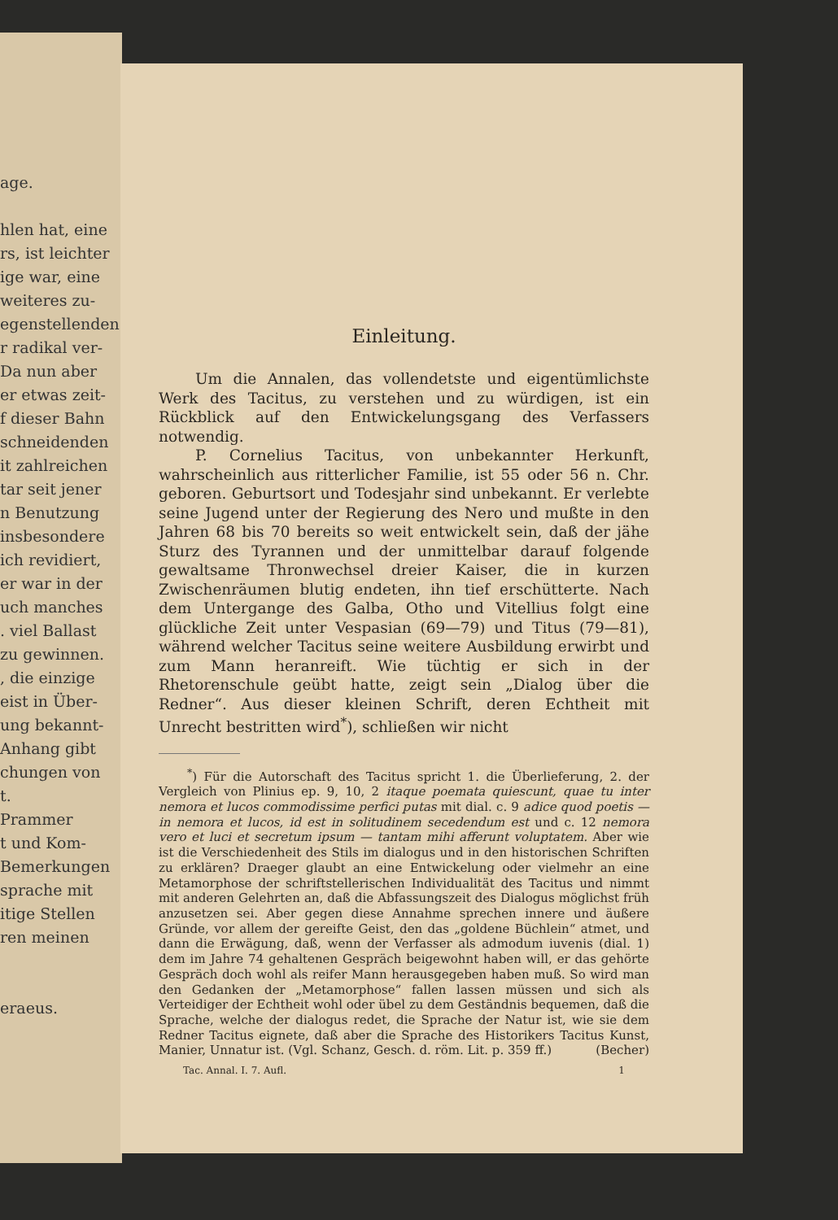age.
hlen hat, eine
rs, ist leichter
ige war, eine
weiteres zu-
egenstellenden
r radikal ver-
Da nun aber
er etwas zeit-
f dieser Bahn
schneidenden
it zahlreichen
tar seit jener
n Benutzung
insbesondere
ich revidiert,
er war in der
uch manches
. viel Ballast
zu gewinnen.
, die einzige
eist in Über-
ung bekannt-
Anhang gibt
chungen von
t.
Prammer
t und Kom-
Bemerkungen
sprache mit
itige Stellen
ren meinen
eraeus.
Einleitung.
Um die Annalen, das vollendetste und eigentümlichste Werk des Tacitus, zu verstehen und zu würdigen, ist ein Rückblick auf den Entwickelungsgang des Verfassers notwendig.
P. Cornelius Tacitus, von unbekannter Herkunft, wahrscheinlich aus ritterlicher Familie, ist 55 oder 56 n. Chr. geboren. Geburtsort und Todesjahr sind unbekannt. Er verlebte seine Jugend unter der Regierung des Nero und mußte in den Jahren 68 bis 70 bereits so weit entwickelt sein, daß der jähe Sturz des Tyrannen und der unmittelbar darauf folgende gewaltsame Thronwechsel dreier Kaiser, die in kurzen Zwischenräumen blutig endeten, ihn tief erschütterte. Nach dem Untergange des Galba, Otho und Vitellius folgt eine glückliche Zeit unter Vespasian (69—79) und Titus (79—81), während welcher Tacitus seine weitere Ausbildung erwirbt und zum Mann heranreift. Wie tüchtig er sich in der Rhetorenschule geübt hatte, zeigt sein „Dialog über die Redner“. Aus dieser kleinen Schrift, deren Echtheit mit Unrecht bestritten wird<sup>*</sup>), schließen wir nicht
<sup>*</sup>) Für die Autorschaft des Tacitus spricht 1. die Überlieferung, 2. der Vergleich von Plinius ep. 9, 10, 2 itaque poemata quiescunt, quae tu inter nemora et lucos commodissime perfici putas mit dial. c. 9 adice quod poetis — in nemora et lucos, id est in solitudinem secedendum est und c. 12 nemora vero et luci et secretum ipsum — tantam mihi afferunt voluptatem. Aber wie ist die Verschiedenheit des Stils im dialogus und in den historischen Schriften zu erklären? Draeger glaubt an eine Entwickelung oder vielmehr an eine Metamorphose der schriftstellerischen Individualität des Tacitus und nimmt mit anderen Gelehrten an, daß die Abfassungszeit des Dialogus möglichst früh anzusetzen sei. Aber gegen diese Annahme sprechen innere und äußere Gründe, vor allem der gereifte Geist, den das „goldene Büchlein“ atmet, und dann die Erwägung, daß, wenn der Verfasser als admodum iuvenis (dial. 1) dem im Jahre 74 gehaltenen Gespräch beigewohnt haben will, er das gehörte Gespräch doch wohl als reifer Mann herausgegeben haben muß. So wird man den Gedanken der „Metamorphose“ fallen lassen müssen und sich als Verteidiger der Echtheit wohl oder übel zu dem Geständnis bequemen, daß die Sprache, welche der dialogus redet, die Sprache der Natur ist, wie sie dem Redner Tacitus eignete, daß aber die Sprache des Historikers Tacitus Kunst, Manier, Unnatur ist. (Vgl. Schanz, Gesch. d. röm. Lit. p. 359 ff.) (Becher)
Tac. Annal. I. 7. Aufl. 1